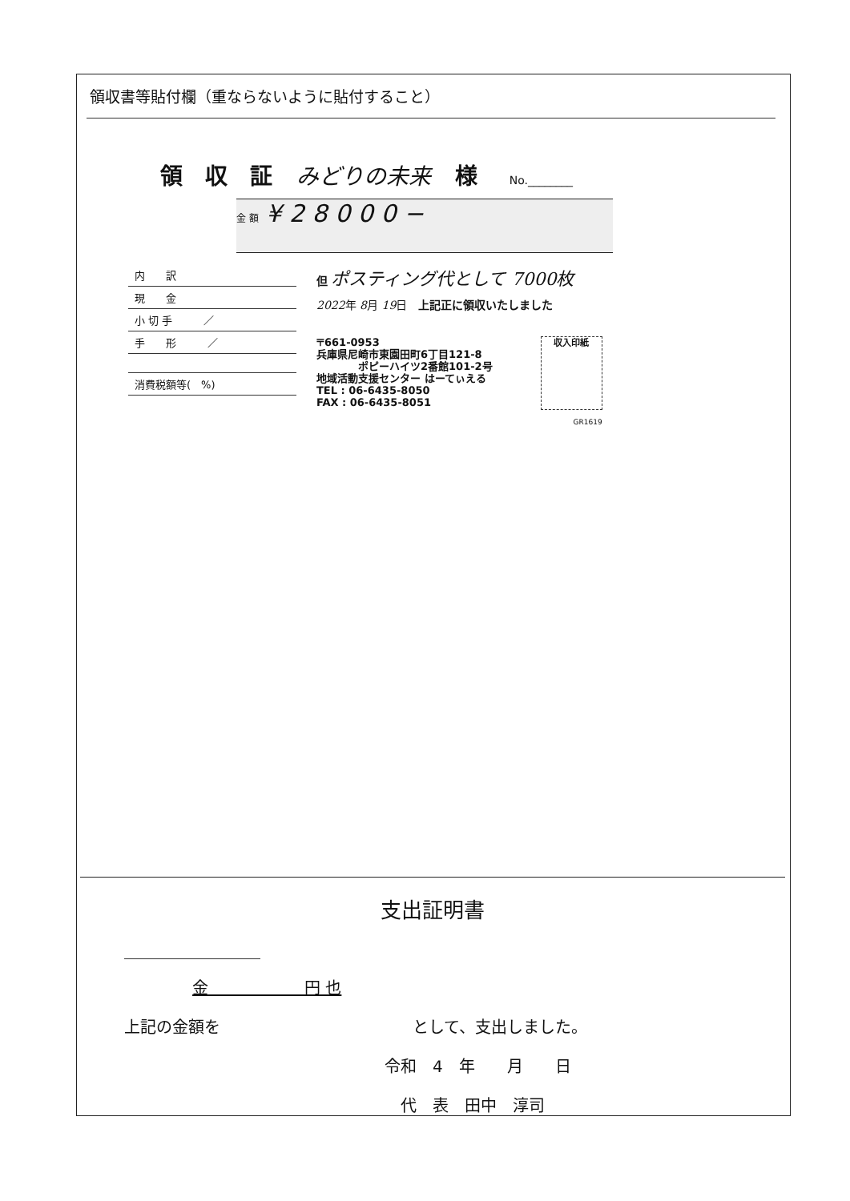領収書等貼付欄（重ならないように貼付すること）
領　収　証 みどりの未来 様 No.________
金 額 ¥ 2 8 0 0 0 −
| 内 訳 |
| 現 金 |
| 小 切 手 ／ |
| 手 形 ／ |
| 消費税額等( %) |
但 ポスティング代として 7000枚
2022年 8月 19日　上記正に領収いたしました
〒661-0953
兵庫県尼崎市東園田町6丁目121-8
　　　　ポピーハイツ2番館101-2号
地域活動支援センター はーてぃえる
TEL : 06-6435-8050
FAX : 06-6435-8051
収入印紙
GR1619
支出証明書
金　　　　　　円 也
上記の金額を　　　　　　　　　　　　として、支出しました。
令和　4　年　　月　　日
代　表　田中　淳司